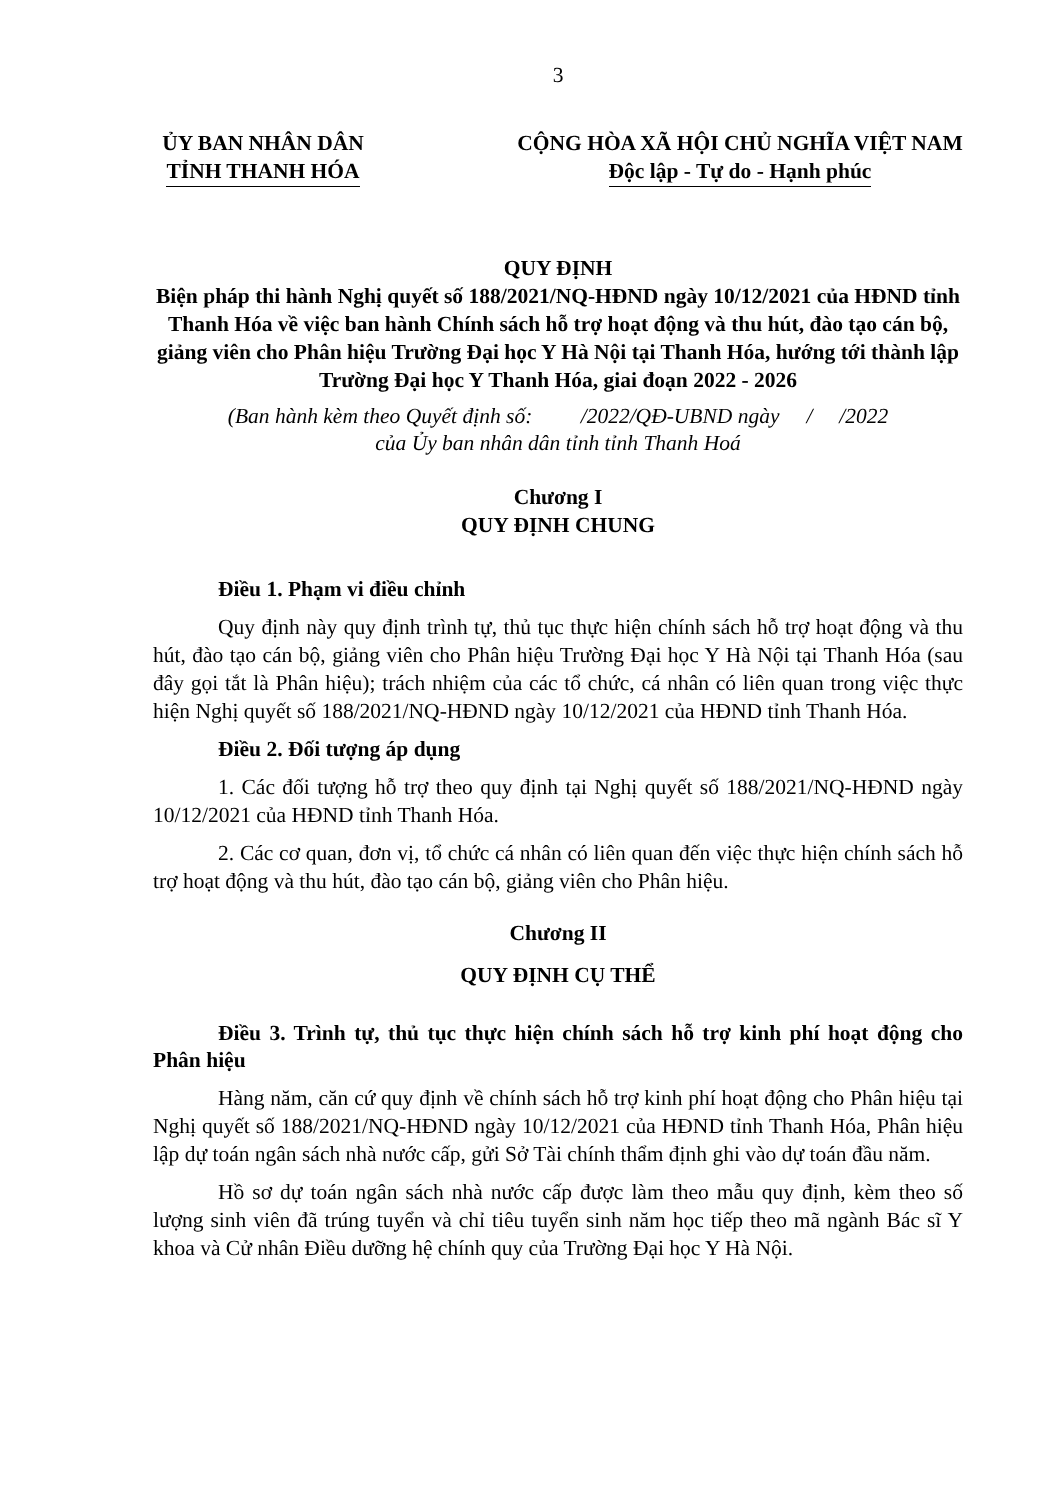3
ỦY BAN NHÂN DÂN
TỈNH THANH HÓA
CỘNG HÒA XÃ HỘI CHỦ NGHĨA VIỆT NAM
Độc lập - Tự do - Hạnh phúc
QUY ĐỊNH
Biện pháp thi hành Nghị quyết số 188/2021/NQ-HĐND ngày 10/12/2021 của HĐND tỉnh Thanh Hóa về việc ban hành Chính sách hỗ trợ hoạt động và thu hút, đào tạo cán bộ, giảng viên cho Phân hiệu Trường Đại học Y Hà Nội tại Thanh Hóa, hướng tới thành lập Trường Đại học Y Thanh Hóa, giai đoạn 2022 - 2026
(Ban hành kèm theo Quyết định số: /2022/QĐ-UBND ngày / /2022
của Ủy ban nhân dân tỉnh tỉnh Thanh Hoá
Chương I
QUY ĐỊNH CHUNG
Điều 1. Phạm vi điều chỉnh
Quy định này quy định trình tự, thủ tục thực hiện chính sách hỗ trợ hoạt động và thu hút, đào tạo cán bộ, giảng viên cho Phân hiệu Trường Đại học Y Hà Nội tại Thanh Hóa (sau đây gọi tắt là Phân hiệu); trách nhiệm của các tổ chức, cá nhân có liên quan trong việc thực hiện Nghị quyết số 188/2021/NQ-HĐND ngày 10/12/2021 của HĐND tỉnh Thanh Hóa.
Điều 2. Đối tượng áp dụng
1. Các đối tượng hỗ trợ theo quy định tại Nghị quyết số 188/2021/NQ-HĐND ngày 10/12/2021 của HĐND tỉnh Thanh Hóa.
2. Các cơ quan, đơn vị, tổ chức cá nhân có liên quan đến việc thực hiện chính sách hỗ trợ hoạt động và thu hút, đào tạo cán bộ, giảng viên cho Phân hiệu.
Chương II
QUY ĐỊNH CỤ THỂ
Điều 3. Trình tự, thủ tục thực hiện chính sách hỗ trợ kinh phí hoạt động cho Phân hiệu
Hàng năm, căn cứ quy định về chính sách hỗ trợ kinh phí hoạt động cho Phân hiệu tại Nghị quyết số 188/2021/NQ-HĐND ngày 10/12/2021 của HĐND tỉnh Thanh Hóa, Phân hiệu lập dự toán ngân sách nhà nước cấp, gửi Sở Tài chính thẩm định ghi vào dự toán đầu năm.
Hồ sơ dự toán ngân sách nhà nước cấp được làm theo mẫu quy định, kèm theo số lượng sinh viên đã trúng tuyển và chỉ tiêu tuyển sinh năm học tiếp theo mã ngành Bác sĩ Y khoa và Cử nhân Điều dưỡng hệ chính quy của Trường Đại học Y Hà Nội.